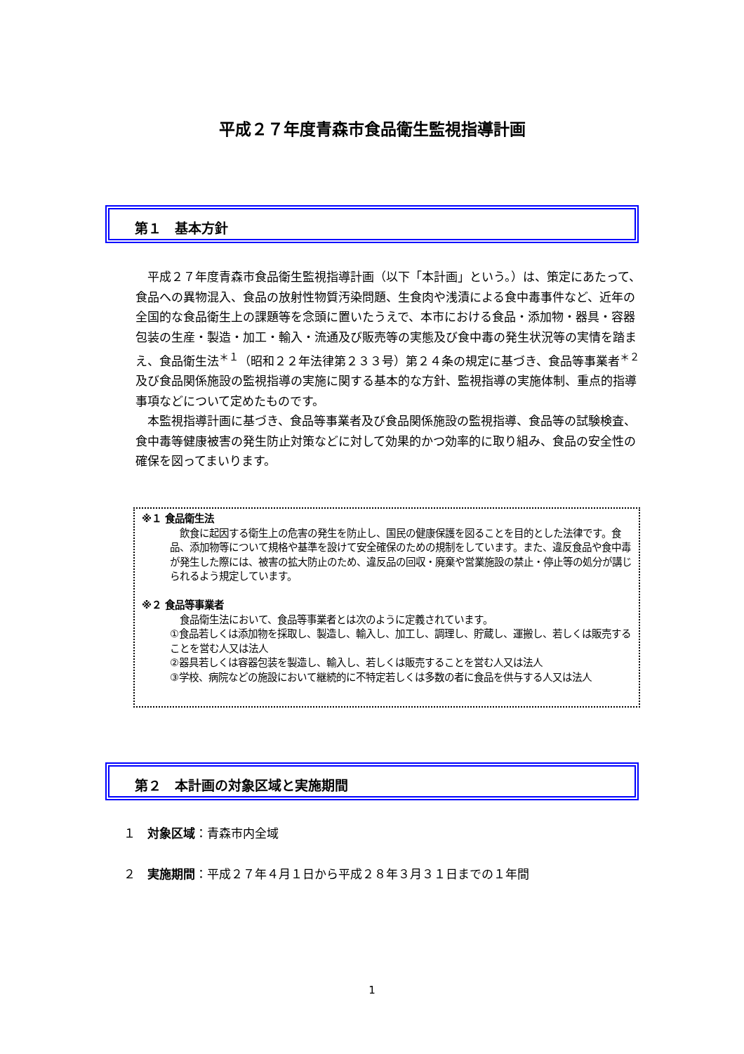平成２７年度青森市食品衛生監視指導計画
第１　基本方針
平成２７年度青森市食品衛生監視指導計画（以下「本計画」という。）は、策定にあたって、食品への異物混入、食品の放射性物質汚染問題、生食肉や浅漬による食中毒事件など、近年の全国的な食品衛生上の課題等を念頭に置いたうえで、本市における食品・添加物・器具・容器包装の生産・製造・加工・輸入・流通及び販売等の実態及び食中毒の発生状況等の実情を踏まえ、食品衛生法<sup>＊１</sup>（昭和２２年法律第２３３号）第２４条の規定に基づき、食品等事業者<sup>＊２</sup>及び食品関係施設の監視指導の実施に関する基本的な方針、監視指導の実施体制、重点的指導事項などについて定めたものです。
本監視指導計画に基づき、食品等事業者及び食品関係施設の監視指導、食品等の試験検査、食中毒等健康被害の発生防止対策などに対して効果的かつ効率的に取り組み、食品の安全性の確保を図ってまいります。
※１ 食品衛生法
　飲食に起因する衛生上の危害の発生を防止し、国民の健康保護を図ることを目的とした法律です。食品、添加物等について規格や基準を設けて安全確保のための規制をしています。また、違反食品や食中毒が発生した際には、被害の拡大防止のため、違反品の回収・廃棄や営業施設の禁止・停止等の処分が講じられるよう規定しています。
※２ 食品等事業者
　食品衛生法において、食品等事業者とは次のように定義されています。
①食品若しくは添加物を採取し、製造し、輸入し、加工し、調理し、貯蔵し、運搬し、若しくは販売することを営む人又は法人
②器具若しくは容器包装を製造し、輸入し、若しくは販売することを営む人又は法人
③学校、病院などの施設において継続的に不特定若しくは多数の者に食品を供与する人又は法人
第２　本計画の対象区域と実施期間
１　対象区域：青森市内全域
２　実施期間：平成２７年４月１日から平成２８年３月３１日までの１年間
1